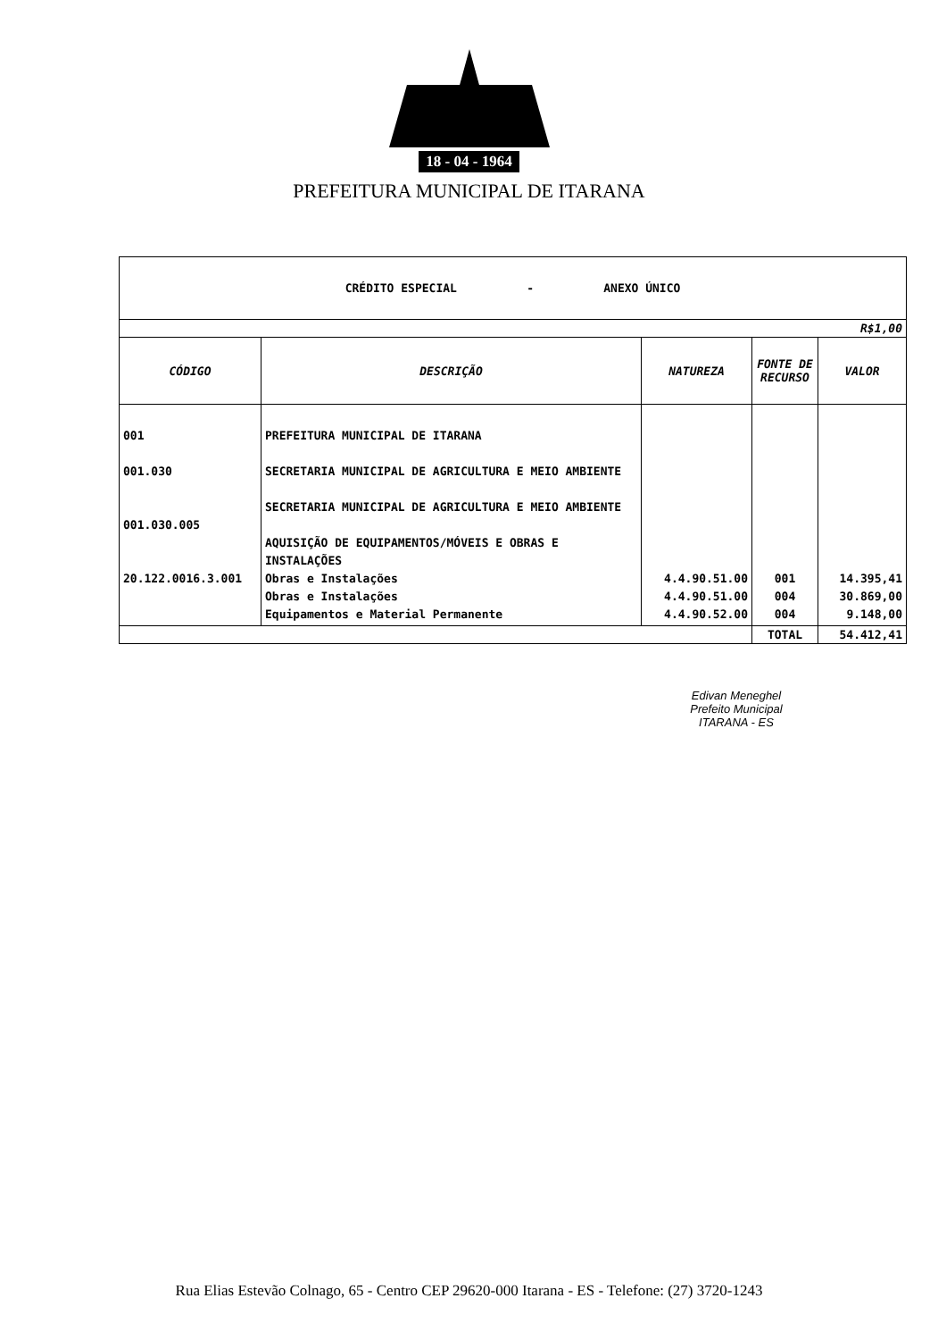18 - 04 - 1964
PREFEITURA MUNICIPAL DE ITARANA
| CRÉDITO ESPECIAL - ANEXO ÚNICO | | | | |
| R$1,00 | | | | |
| CÓDIGO | DESCRIÇÃO | NATUREZA | FONTE DE RECURSO | VALOR |
| 001 001.030 001.030.005 20.122.0016.3.001 | PREFEITURA MUNICIPAL DE ITARANA SECRETARIA MUNICIPAL DE AGRICULTURA E MEIO AMBIENTE SECRETARIA MUNICIPAL DE AGRICULTURA E MEIO AMBIENTE AQUISIÇÃO DE EQUIPAMENTOS/MÓVEIS E OBRAS E INSTALAÇÕES Obras e Instalações Obras e Instalações Equipamentos e Material Permanente | 4.4.90.51.00 4.4.90.51.00 4.4.90.52.00 | 001 004 004 | 14.395,41 30.869,00 9.148,00 |
| | | | TOTAL | 54.412,41 |
Edivan Meneghel
Prefeito Municipal
ITARANA - ES
Rua Elias Estevão Colnago, 65 - Centro CEP 29620-000 Itarana - ES - Telefone: (27) 3720-1243